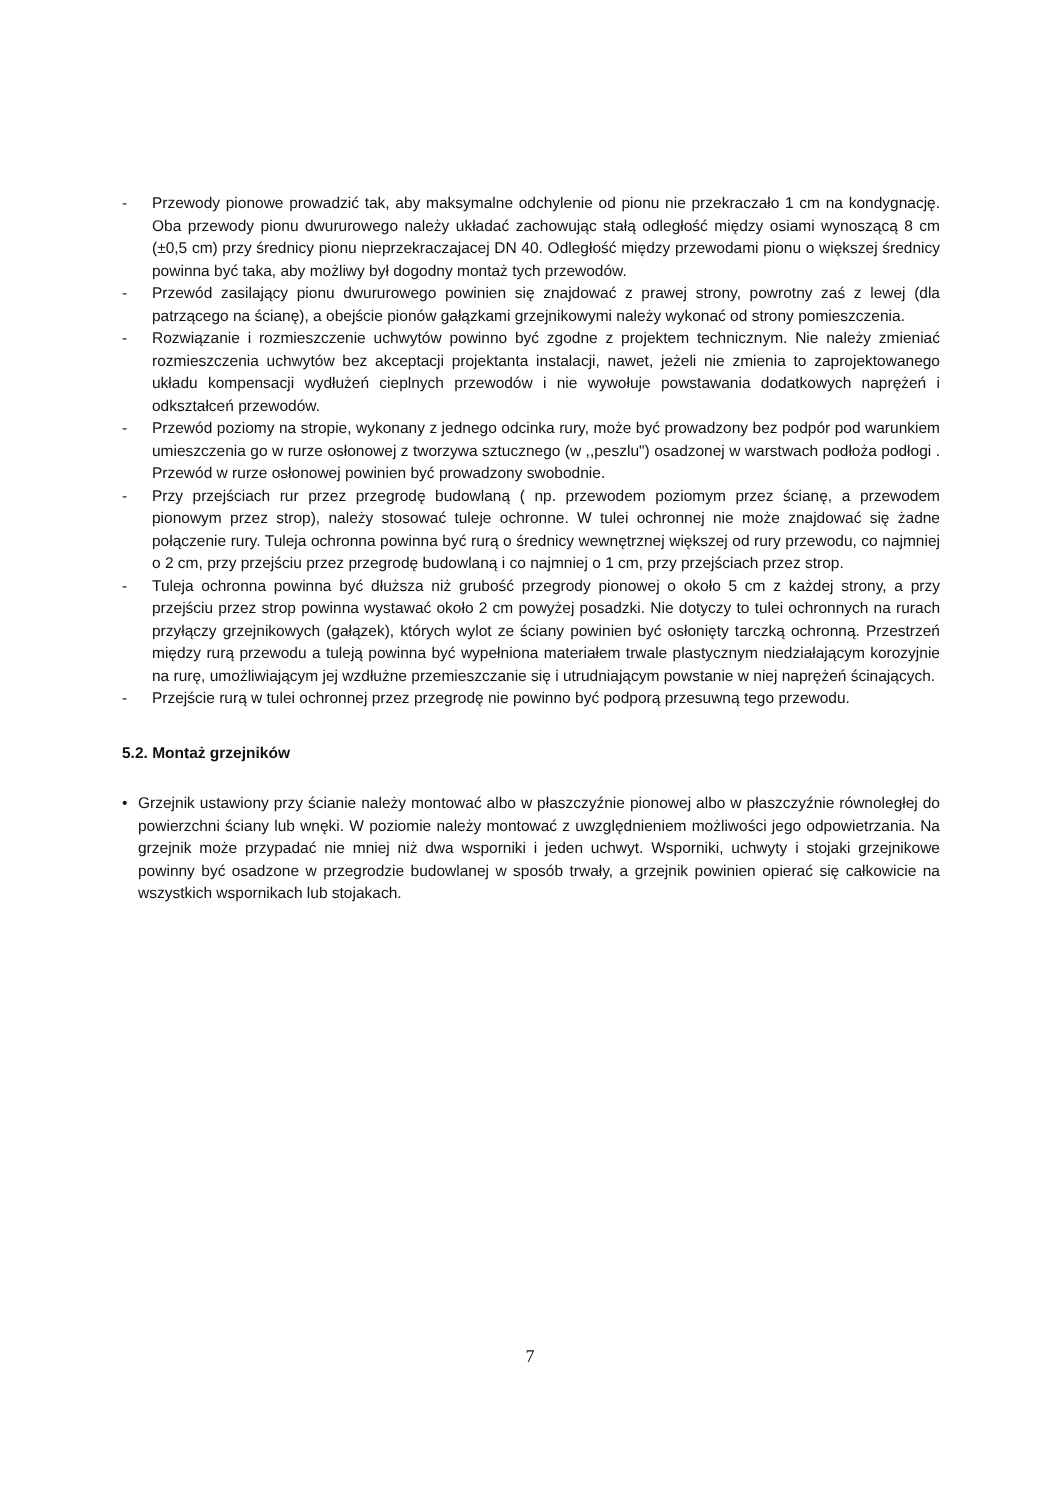- Przewody pionowe prowadzić tak, aby maksymalne odchylenie od pionu nie przekraczało 1 cm na kondygnację. Oba przewody pionu dwururowego należy układać zachowując stałą odległość między osiami wynoszącą 8 cm (±0,5 cm) przy średnicy pionu nieprzekraczajacej DN 40. Odległość między przewodami pionu o większej średnicy powinna być taka, aby możliwy był dogodny montaż tych przewodów.
- Przewód zasilający pionu dwururowego powinien się znajdować z prawej strony, powrotny zaś z lewej (dla patrzącego na ścianę), a obejście pionów gałązkami grzejnikowymi należy wykonać od strony pomieszczenia.
- Rozwiązanie i rozmieszczenie uchwytów powinno być zgodne z projektem technicznym. Nie należy zmieniać rozmieszczenia uchwytów bez akceptacji projektanta instalacji, nawet, jeżeli nie zmienia to zaprojektowanego układu kompensacji wydłużeń cieplnych przewodów i nie wywołuje powstawania dodatkowych naprężeń i odkształceń przewodów.
- Przewód poziomy na stropie, wykonany z jednego odcinka rury, może być prowadzony bez podpór pod warunkiem umieszczenia go w rurze osłonowej z tworzywa sztucznego (w ,,peszlu") osadzonej w warstwach podłoża podłogi . Przewód w rurze osłonowej powinien być prowadzony swobodnie.
- Przy przejściach rur przez przegrodę budowlaną ( np. przewodem poziomym przez ścianę, a przewodem pionowym przez strop), należy stosować tuleje ochronne. W tulei ochronnej nie może znajdować się żadne połączenie rury. Tuleja ochronna powinna być rurą o średnicy wewnętrznej większej od rury przewodu, co najmniej o 2 cm, przy przejściu przez przegrodę budowlaną i co najmniej o 1 cm, przy przejściach przez strop.
- Tuleja ochronna powinna być dłuższa niż grubość przegrody pionowej o około 5 cm z każdej strony, a przy przejściu przez strop powinna wystawać około 2 cm powyżej posadzki. Nie dotyczy to tulei ochronnych na rurach przyłączy grzejnikowych (gałązek), których wylot ze ściany powinien być osłonięty tarczką ochronną. Przestrzeń między rurą przewodu a tuleją powinna być wypełniona materiałem trwale plastycznym niedziałającym korozyjnie na rurę, umożliwiającym jej wzdłużne przemieszczanie się i utrudniającym powstanie w niej naprężeń ścinających.
- Przejście rurą w tulei ochronnej przez przegrodę nie powinno być podporą przesuwną tego przewodu.
5.2. Montaż grzejników
• Grzejnik ustawiony przy ścianie należy montować albo w płaszczyźnie pionowej albo w płaszczyźnie równoległej do powierzchni ściany lub wnęki. W poziomie należy montować z uwzględnieniem możliwości jego odpowietrzania. Na grzejnik może przypadać nie mniej niż dwa wsporniki i jeden uchwyt. Wsporniki, uchwyty i stojaki grzejnikowe powinny być osadzone w przegrodzie budowlanej w sposób trwały, a grzejnik powinien opierać się całkowicie na wszystkich wspornikach lub stojakach.
7